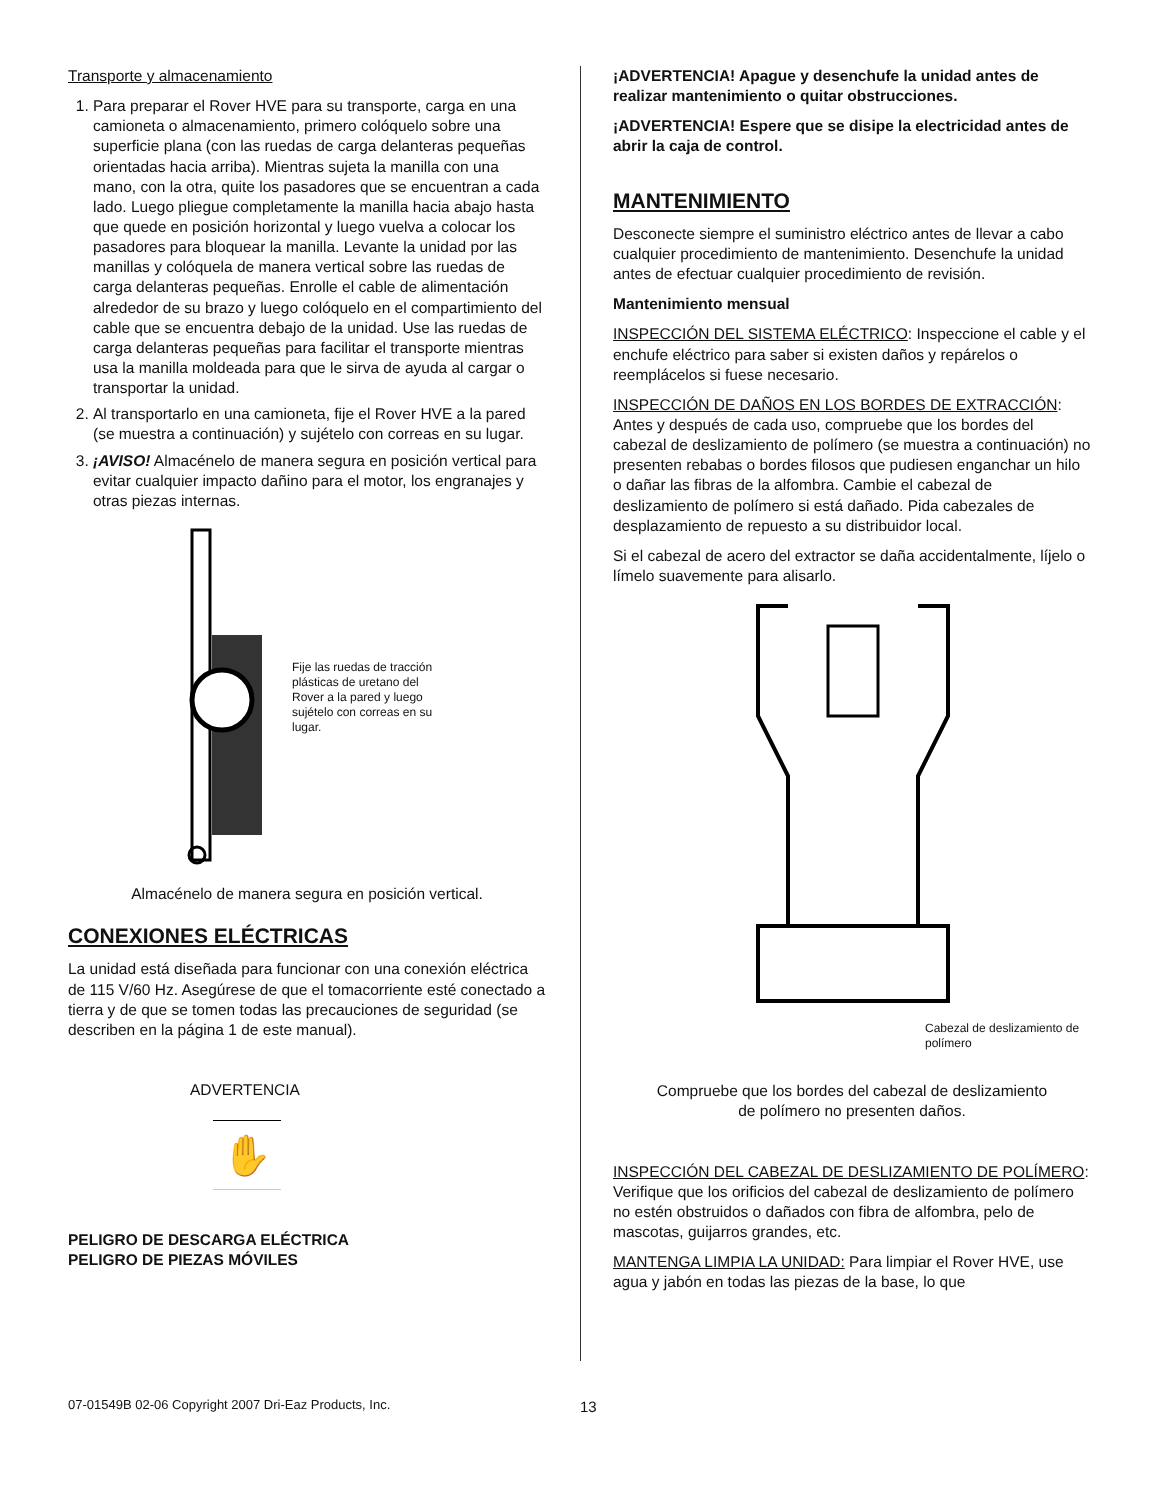Transporte y almacenamiento
1. Para preparar el Rover HVE para su transporte, carga en una camioneta o almacenamiento, primero colóquelo sobre una superficie plana (con las ruedas de carga delanteras pequeñas orientadas hacia arriba). Mientras sujeta la manilla con una mano, con la otra, quite los pasadores que se encuentran a cada lado. Luego pliegue completamente la manilla hacia abajo hasta que quede en posición horizontal y luego vuelva a colocar los pasadores para bloquear la manilla. Levante la unidad por las manillas y colóquela de manera vertical sobre las ruedas de carga delanteras pequeñas. Enrolle el cable de alimentación alrededor de su brazo y luego colóquelo en el compartimiento del cable que se encuentra debajo de la unidad. Use las ruedas de carga delanteras pequeñas para facilitar el transporte mientras usa la manilla moldeada para que le sirva de ayuda al cargar o transportar la unidad.
2. Al transportarlo en una camioneta, fije el Rover HVE a la pared (se muestra a continuación) y sujételo con correas en su lugar.
3. ¡AVISO! Almacénelo de manera segura en posición vertical para evitar cualquier impacto dañino para el motor, los engranajes y otras piezas internas.
Fije las ruedas de tracción plásticas de uretano del Rover a la pared y luego sujételo con correas en su lugar.
Almacénelo de manera segura en posición vertical.
CONEXIONES ELÉCTRICAS
La unidad está diseñada para funcionar con una conexión eléctrica de 115 V/60 Hz. Asegúrese de que el tomacorriente esté conectado a tierra y de que se tomen todas las precauciones de seguridad (se describen en la página 1 de este manual).
ADVERTENCIA
✋
PELIGRO DE DESCARGA ELÉCTRICA
PELIGRO DE PIEZAS MÓVILES
¡ADVERTENCIA! Apague y desenchufe la unidad antes de realizar mantenimiento o quitar obstrucciones.
¡ADVERTENCIA! Espere que se disipe la electricidad antes de abrir la caja de control.
MANTENIMIENTO
Desconecte siempre el suministro eléctrico antes de llevar a cabo cualquier procedimiento de mantenimiento. Desenchufe la unidad antes de efectuar cualquier procedimiento de revisión.
Mantenimiento mensual
INSPECCIÓN DEL SISTEMA ELÉCTRICO: Inspeccione el cable y el enchufe eléctrico para saber si existen daños y repárelos o reemplácelos si fuese necesario.
INSPECCIÓN DE DAÑOS EN LOS BORDES DE EXTRACCIÓN: Antes y después de cada uso, compruebe que los bordes del cabezal de deslizamiento de polímero (se muestra a continuación) no presenten rebabas o bordes filosos que pudiesen enganchar un hilo o dañar las fibras de la alfombra. Cambie el cabezal de deslizamiento de polímero si está dañado. Pida cabezales de desplazamiento de repuesto a su distribuidor local.
Si el cabezal de acero del extractor se daña accidentalmente, líjelo o límelo suavemente para alisarlo.
Cabezal de deslizamiento de polímero
Compruebe que los bordes del cabezal de deslizamiento
de polímero no presenten daños.
INSPECCIÓN DEL CABEZAL DE DESLIZAMIENTO DE POLÍMERO: Verifique que los orificios del cabezal de deslizamiento de polímero no estén obstruidos o dañados con fibra de alfombra, pelo de mascotas, guijarros grandes, etc.
MANTENGA LIMPIA LA UNIDAD: Para limpiar el Rover HVE, use agua y jabón en todas las piezas de la base, lo que
07-01549B 02-06 Copyright 2007 Dri-Eaz Products, Inc. 13